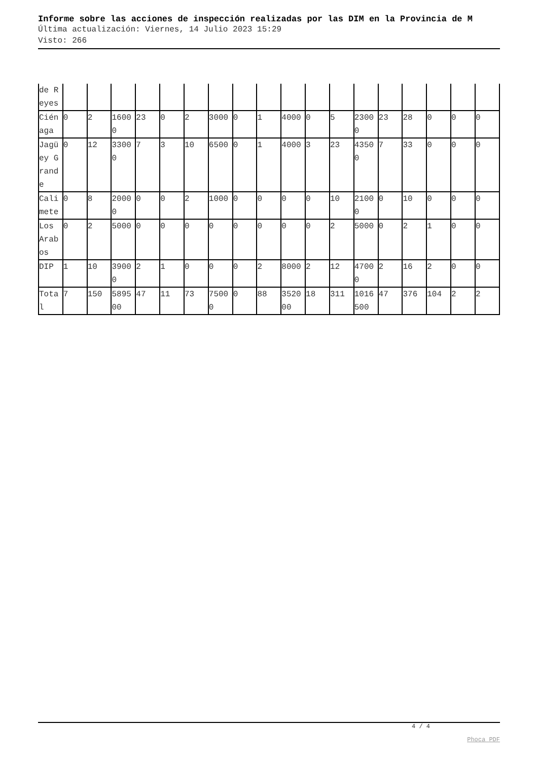Informe sobre las acciones de inspección realizadas por las DIM en la Provincia de M
Última actualización: Viernes, 14 Julio 2023 15:29
Visto: 266
| de Reyes | | | | | | | | | | | | | | | | | | |
| Ciénaga | 0 | 2 | 16000 | 23 | 0 | 2 | 3000 | 0 | 1 | 4000 | 0 | 5 | 23000 | 23 | 28 | 0 | 0 | 0 |
| Jagüey Grande | 0 | 12 | 33000 | 7 | 3 | 10 | 6500 | 0 | 1 | 4000 | 3 | 23 | 43500 | 7 | 33 | 0 | 0 | 0 |
| Calimete | 0 | 8 | 20000 | 0 | 0 | 2 | 1000 | 0 | 0 | 0 | 0 | 10 | 21000 | 0 | 10 | 0 | 0 | 0 |
| Los Arabos | 0 | 2 | 5000 | 0 | 0 | 0 | 0 | 0 | 0 | 0 | 0 | 2 | 5000 | 0 | 2 | 1 | 0 | 0 |
| DIP | 1 | 10 | 39000 | 2 | 1 | 0 | 0 | 0 | 2 | 8000 | 2 | 12 | 47000 | 2 | 16 | 2 | 0 | 0 |
| Total | 7 | 150 | 589500 | 47 | 11 | 73 | 75000 | 0 | 88 | 352000 | 18 | 311 | 1016500 | 47 | 376 | 104 | 2 | 2 |
4 / 4
Phoca PDF